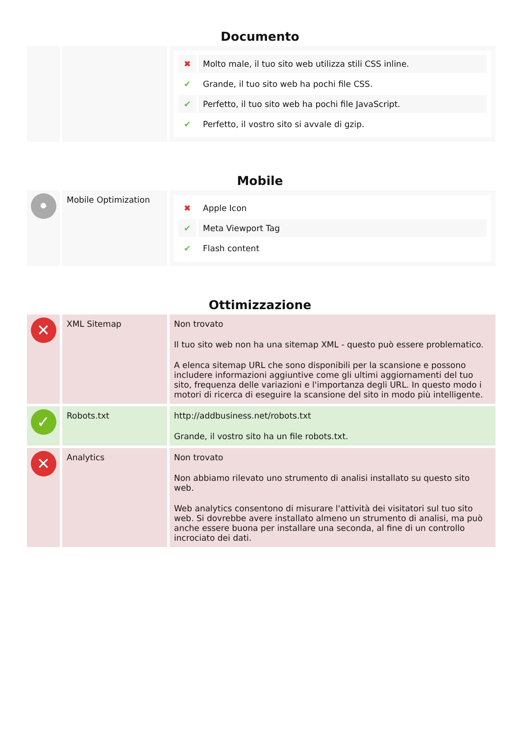Documento
| | | / ✖ / Molto male, il tuo sito web utilizza stili CSS inline. / / ✔ / Grande, il tuo sito web ha pochi file CSS. / / ✔ / Perfetto, il tuo sito web ha pochi file JavaScript. / / ✔ / Perfetto, il vostro sito si avvale di gzip. / |
Mobile
| • | Mobile Optimization | / ✖ / Apple Icon / / ✔ / Meta Viewport Tag / / ✔ / Flash content / |
Ottimizzazione
| ✕ | XML Sitemap | Non trovato Il tuo sito web non ha una sitemap XML - questo può essere problematico. A elenca sitemap URL che sono disponibili per la scansione e possono includere informazioni aggiuntive come gli ultimi aggiornamenti del tuo sito, frequenza delle variazioni e l'importanza degli URL. In questo modo i motori di ricerca di eseguire la scansione del sito in modo più intelligente. |
| ✓ | Robots.txt | http://addbusiness.net/robots.txt Grande, il vostro sito ha un file robots.txt. |
| ✕ | Analytics | Non trovato Non abbiamo rilevato uno strumento di analisi installato su questo sito web. Web analytics consentono di misurare l'attività dei visitatori sul tuo sito web. Si dovrebbe avere installato almeno un strumento di analisi, ma può anche essere buona per installare una seconda, al fine di un controllo incrociato dei dati. |